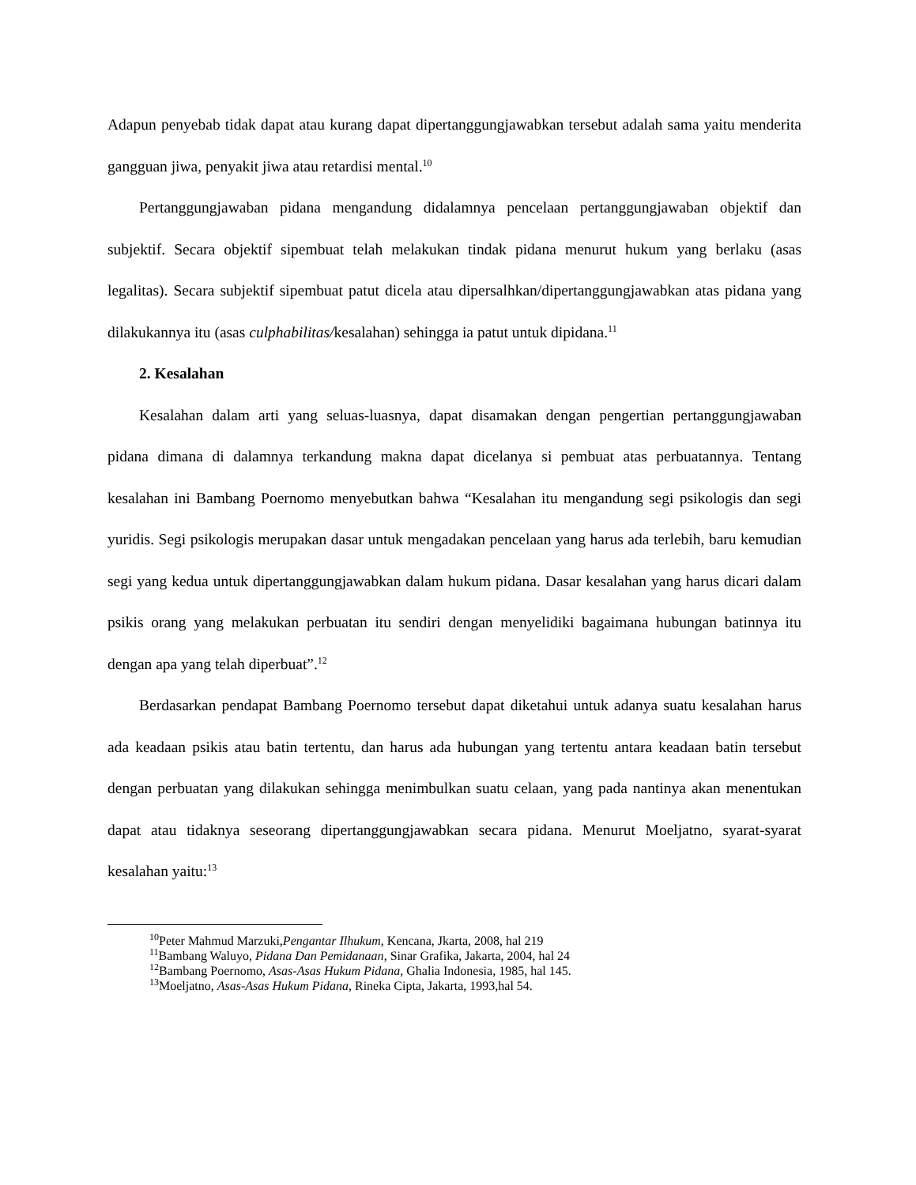Adapun penyebab tidak dapat atau kurang dapat dipertanggungjawabkan tersebut adalah sama yaitu menderita gangguan jiwa, penyakit jiwa atau retardisi mental.<sup>10</sup>
Pertanggungjawaban pidana mengandung didalamnya pencelaan pertanggungjawaban objektif dan subjektif. Secara objektif sipembuat telah melakukan tindak pidana menurut hukum yang berlaku (asas legalitas). Secara subjektif sipembuat patut dicela atau dipersalhkan/dipertanggungjawabkan atas pidana yang dilakukannya itu (asas culphabilitas/kesalahan) sehingga ia patut untuk dipidana.<sup>11</sup>
2. Kesalahan
Kesalahan dalam arti yang seluas-luasnya, dapat disamakan dengan pengertian pertanggungjawaban pidana dimana di dalamnya terkandung makna dapat dicelanya si pembuat atas perbuatannya. Tentang kesalahan ini Bambang Poernomo menyebutkan bahwa “Kesalahan itu mengandung segi psikologis dan segi yuridis. Segi psikologis merupakan dasar untuk mengadakan pencelaan yang harus ada terlebih, baru kemudian segi yang kedua untuk dipertanggungjawabkan dalam hukum pidana. Dasar kesalahan yang harus dicari dalam psikis orang yang melakukan perbuatan itu sendiri dengan menyelidiki bagaimana hubungan batinnya itu dengan apa yang telah diperbuat”.<sup>12</sup>
Berdasarkan pendapat Bambang Poernomo tersebut dapat diketahui untuk adanya suatu kesalahan harus ada keadaan psikis atau batin tertentu, dan harus ada hubungan yang tertentu antara keadaan batin tersebut dengan perbuatan yang dilakukan sehingga menimbulkan suatu celaan, yang pada nantinya akan menentukan dapat atau tidaknya seseorang dipertanggungjawabkan secara pidana. Menurut Moeljatno, syarat-syarat kesalahan yaitu:<sup>13</sup>
<sup>10</sup> Peter Mahmud Marzuki,Pengantar Ilhukum, Kencana, Jkarta, 2008, hal 219
<sup>11</sup> Bambang Waluyo, Pidana Dan Pemidanaan, Sinar Grafika, Jakarta, 2004, hal 24
<sup>12</sup> Bambang Poernomo, Asas-Asas Hukum Pidana, Ghalia Indonesia, 1985, hal 145.
<sup>13</sup> Moeljatno, Asas-Asas Hukum Pidana, Rineka Cipta, Jakarta, 1993,hal 54.